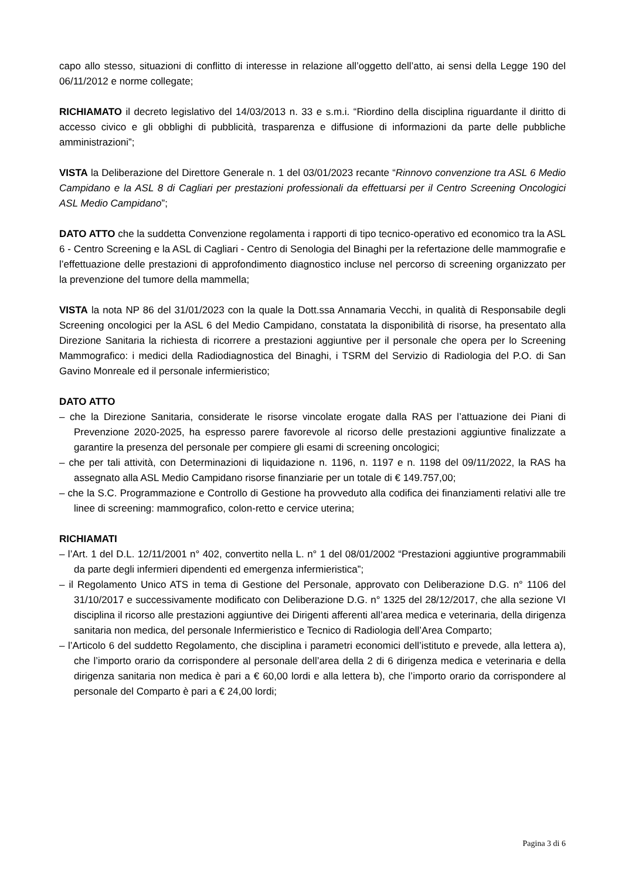capo allo stesso, situazioni di conflitto di interesse in relazione all’oggetto dell’atto, ai sensi della Legge 190 del 06/11/2012 e norme collegate;
RICHIAMATO il decreto legislativo del 14/03/2013 n. 33 e s.m.i. “Riordino della disciplina riguardante il diritto di accesso civico e gli obblighi di pubblicità, trasparenza e diffusione di informazioni da parte delle pubbliche amministrazioni”;
VISTA la Deliberazione del Direttore Generale n. 1 del 03/01/2023 recante “Rinnovo convenzione tra ASL 6 Medio Campidano e la ASL 8 di Cagliari per prestazioni professionali da effettuarsi per il Centro Screening Oncologici ASL Medio Campidano”;
DATO ATTO che la suddetta Convenzione regolamenta i rapporti di tipo tecnico-operativo ed economico tra la ASL 6 - Centro Screening e la ASL di Cagliari - Centro di Senologia del Binaghi per la refertazione delle mammografie e l’effettuazione delle prestazioni di approfondimento diagnostico incluse nel percorso di screening organizzato per la prevenzione del tumore della mammella;
VISTA la nota NP 86 del 31/01/2023 con la quale la Dott.ssa Annamaria Vecchi, in qualità di Responsabile degli Screening oncologici per la ASL 6 del Medio Campidano, constatata la disponibilità di risorse, ha presentato alla Direzione Sanitaria la richiesta di ricorrere a prestazioni aggiuntive per il personale che opera per lo Screening Mammografico: i medici della Radiodiagnostica del Binaghi, i TSRM del Servizio di Radiologia del P.O. di San Gavino Monreale ed il personale infermieristico;
DATO ATTO
– che la Direzione Sanitaria, considerate le risorse vincolate erogate dalla RAS per l’attuazione dei Piani di Prevenzione 2020-2025, ha espresso parere favorevole al ricorso delle prestazioni aggiuntive finalizzate a garantire la presenza del personale per compiere gli esami di screening oncologici;
– che per tali attività, con Determinazioni di liquidazione n. 1196, n. 1197 e n. 1198 del 09/11/2022, la RAS ha assegnato alla ASL Medio Campidano risorse finanziarie per un totale di € 149.757,00;
– che la S.C. Programmazione e Controllo di Gestione ha provveduto alla codifica dei finanziamenti relativi alle tre linee di screening: mammografico, colon-retto e cervice uterina;
RICHIAMATI
– l’Art. 1 del D.L. 12/11/2001 n° 402, convertito nella L. n° 1 del 08/01/2002 “Prestazioni aggiuntive programmabili da parte degli infermieri dipendenti ed emergenza infermieristica”;
– il Regolamento Unico ATS in tema di Gestione del Personale, approvato con Deliberazione D.G. n° 1106 del 31/10/2017 e successivamente modificato con Deliberazione D.G. n° 1325 del 28/12/2017, che alla sezione VI disciplina il ricorso alle prestazioni aggiuntive dei Dirigenti afferenti all’area medica e veterinaria, della dirigenza sanitaria non medica, del personale Infermieristico e Tecnico di Radiologia dell’Area Comparto;
– l’Articolo 6 del suddetto Regolamento, che disciplina i parametri economici dell’istituto e prevede, alla lettera a), che l’importo orario da corrispondere al personale dell’area della 2 di 6 dirigenza medica e veterinaria e della dirigenza sanitaria non medica è pari a € 60,00 lordi e alla lettera b), che l’importo orario da corrispondere al personale del Comparto è pari a € 24,00 lordi;
Pagina 3 di 6